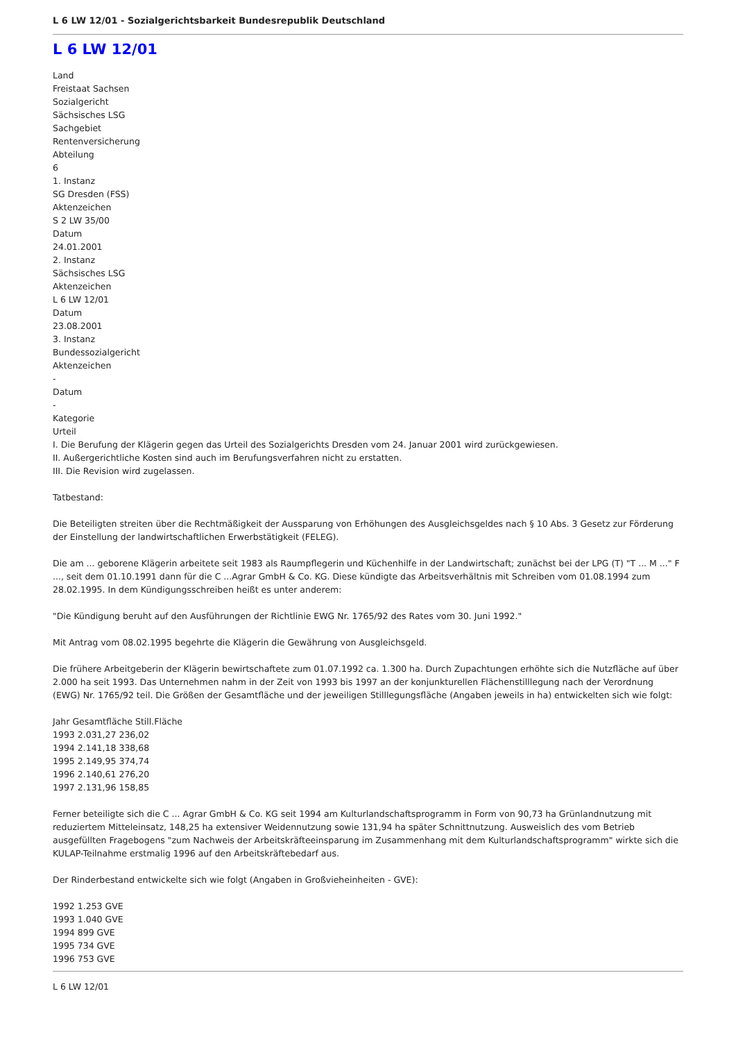L 6 LW 12/01 - Sozialgerichtsbarkeit Bundesrepublik Deutschland
L 6 LW 12/01
Land
Freistaat Sachsen
Sozialgericht
Sächsisches LSG
Sachgebiet
Rentenversicherung
Abteilung
6
1. Instanz
SG Dresden (FSS)
Aktenzeichen
S 2 LW 35/00
Datum
24.01.2001
2. Instanz
Sächsisches LSG
Aktenzeichen
L 6 LW 12/01
Datum
23.08.2001
3. Instanz
Bundessozialgericht
Aktenzeichen
-
Datum
-
Kategorie
Urteil
I. Die Berufung der Klägerin gegen das Urteil des Sozialgerichts Dresden vom 24. Januar 2001 wird zurückgewiesen.
II. Außergerichtliche Kosten sind auch im Berufungsverfahren nicht zu erstatten.
III. Die Revision wird zugelassen.
Tatbestand:
Die Beteiligten streiten über die Rechtmäßigkeit der Aussparung von Erhöhungen des Ausgleichsgeldes nach § 10 Abs. 3 Gesetz zur Förderung der Einstellung der landwirtschaftlichen Erwerbstätigkeit (FELEG).
Die am ... geborene Klägerin arbeitete seit 1983 als Raumpflegerin und Küchenhilfe in der Landwirtschaft; zunächst bei der LPG (T) "T ... M ..." F ..., seit dem 01.10.1991 dann für die C ...Agrar GmbH & Co. KG. Diese kündigte das Arbeitsverhältnis mit Schreiben vom 01.08.1994 zum 28.02.1995. In dem Kündigungsschreiben heißt es unter anderem:
"Die Kündigung beruht auf den Ausführungen der Richtlinie EWG Nr. 1765/92 des Rates vom 30. Juni 1992."
Mit Antrag vom 08.02.1995 begehrte die Klägerin die Gewährung von Ausgleichsgeld.
Die frühere Arbeitgeberin der Klägerin bewirtschaftete zum 01.07.1992 ca. 1.300 ha. Durch Zupachtungen erhöhte sich die Nutzfläche auf über 2.000 ha seit 1993. Das Unternehmen nahm in der Zeit von 1993 bis 1997 an der konjunkturellen Flächenstilllegung nach der Verordnung (EWG) Nr. 1765/92 teil. Die Größen der Gesamtfläche und der jeweiligen Stilllegungsfläche (Angaben jeweils in ha) entwickelten sich wie folgt:
Jahr Gesamtfläche Still.Fläche
1993 2.031,27 236,02
1994 2.141,18 338,68
1995 2.149,95 374,74
1996 2.140,61 276,20
1997 2.131,96 158,85
Ferner beteiligte sich die C ... Agrar GmbH & Co. KG seit 1994 am Kulturlandschaftsprogramm in Form von 90,73 ha Grünlandnutzung mit reduziertem Mitteleinsatz, 148,25 ha extensiver Weidennutzung sowie 131,94 ha später Schnittnutzung. Ausweislich des vom Betrieb ausgefüllten Fragebogens "zum Nachweis der Arbeitskräfteeinsparung im Zusammenhang mit dem Kulturlandschaftsprogramm" wirkte sich die KULAP-Teilnahme erstmalig 1996 auf den Arbeitskräftebedarf aus.
Der Rinderbestand entwickelte sich wie folgt (Angaben in Großvieheinheiten - GVE):
1992 1.253 GVE
1993 1.040 GVE
1994 899 GVE
1995 734 GVE
1996 753 GVE
L 6 LW 12/01